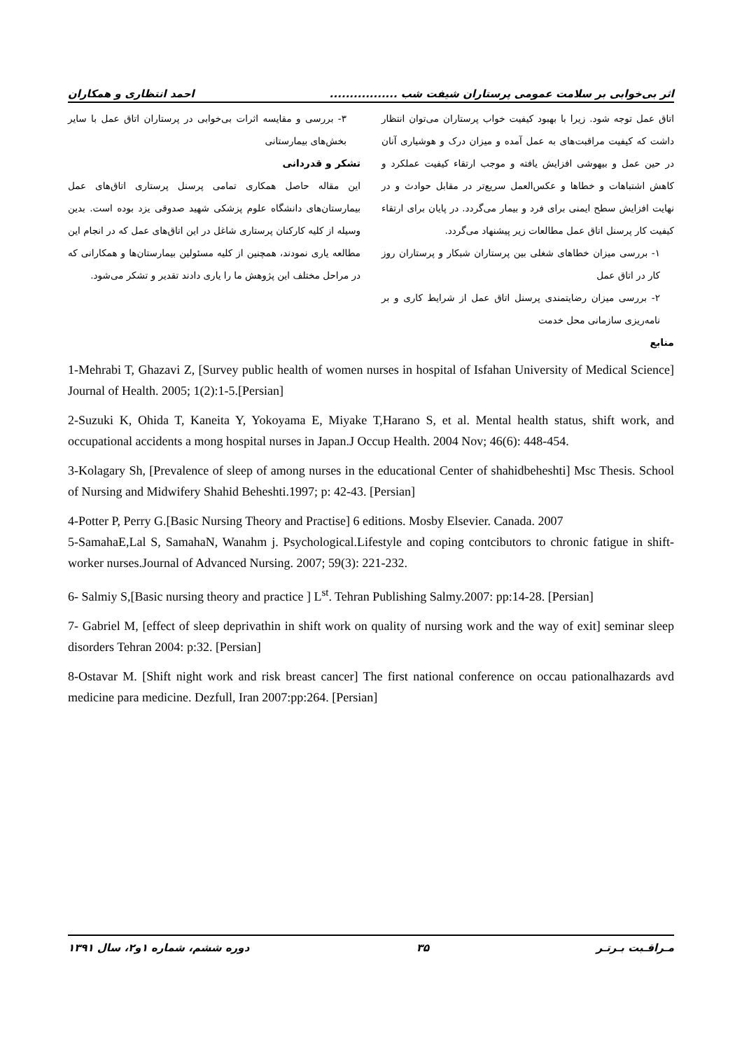اثر بی‌خوابی بر سلامت عمومی پرستاران شیفت شب ................. احمد انتظاری و همکاران
اتاق عمل توجه شود. زیرا با بهبود کیفیت خواب پرستاران می‌توان انتظار داشت که کیفیت مراقبت‌های به عمل آمده و میزان درک و هوشیاری آنان در حین عمل و بیهوشی افزایش یافته و موجب ارتقاء کیفیت عملکرد و کاهش اشتباهات و خطاها و عکس‌العمل سریع‌تر در مقابل حوادث و در نهایت افزایش سطح ایمنی برای فرد و بیمار می‌گردد. در پایان برای ارتقاء کیفیت کار پرسنل اتاق عمل مطالعات زیر پیشنهاد می‌گردد.
۱- بررسی میزان خطاهای شغلی بین پرستاران شبکار و پرستاران روز کار در اتاق عمل
۲- بررسی میزان رضایتمندی پرسنل اتاق عمل از شرایط کاری و بر نامه‌ریزی سازمانی محل خدمت
منابع
۳- بررسی و مقایسه اثرات بی‌خوابی در پرستاران اتاق عمل با سایر بخش‌های بیمارستانی
تشکر و قدردانی
این مقاله حاصل همکاری تمامی پرسنل پرستاری اتاق‌های عمل بیمارستان‌های دانشگاه علوم پزشکی شهید صدوقی یزد بوده است. بدین وسیله از کلیه کارکنان پرستاری شاغل در این اتاق‌های عمل که در انجام این مطالعه یاری نمودند، همچنین از کلیه مسئولین بیمارستان‌ها و همکارانی که در مراحل مختلف این پژوهش ما را یاری دادند تقدیر و تشکر می‌شود.
1-Mehrabi T, Ghazavi Z, [Survey public health of women nurses in hospital of Isfahan University of Medical Science] Journal of Health. 2005; 1(2):1-5.[Persian]
2-Suzuki K, Ohida T, Kaneita Y, Yokoyama E, Miyake T,Harano S, et al. Mental health status, shift work, and occupational accidents a mong hospital nurses in Japan.J Occup Health. 2004 Nov; 46(6): 448-454.
3-Kolagary Sh, [Prevalence of sleep of among nurses in the educational Center of shahidbeheshti] Msc Thesis. School of Nursing and Midwifery Shahid Beheshti.1997; p: 42-43. [Persian]
4-Potter P, Perry G.[Basic Nursing Theory and Practise] 6 editions. Mosby Elsevier. Canada. 2007
5-SamahaE,Lal S, SamahaN, Wanahm j. Psychological.Lifestyle and coping contcibutors to chronic fatigue in shift-worker nurses.Journal of Advanced Nursing. 2007; 59(3): 221-232.
6- Salmiy S,[Basic nursing theory and practice ] L<sup>st</sup>. Tehran Publishing Salmy.2007: pp:14-28. [Persian]
7- Gabriel M, [effect of sleep deprivathin in shift work on quality of nursing work and the way of exit] seminar sleep disorders Tehran 2004: p:32. [Persian]
8-Ostavar M. [Shift night work and risk breast cancer] The first national conference on occau pationalhazards avd medicine para medicine. Dezfull, Iran 2007:pp:264. [Persian]
مـراقـبت بـرتـر ۳۵ دوره ششم، شماره ۱و۲، سال ۱۳۹۱